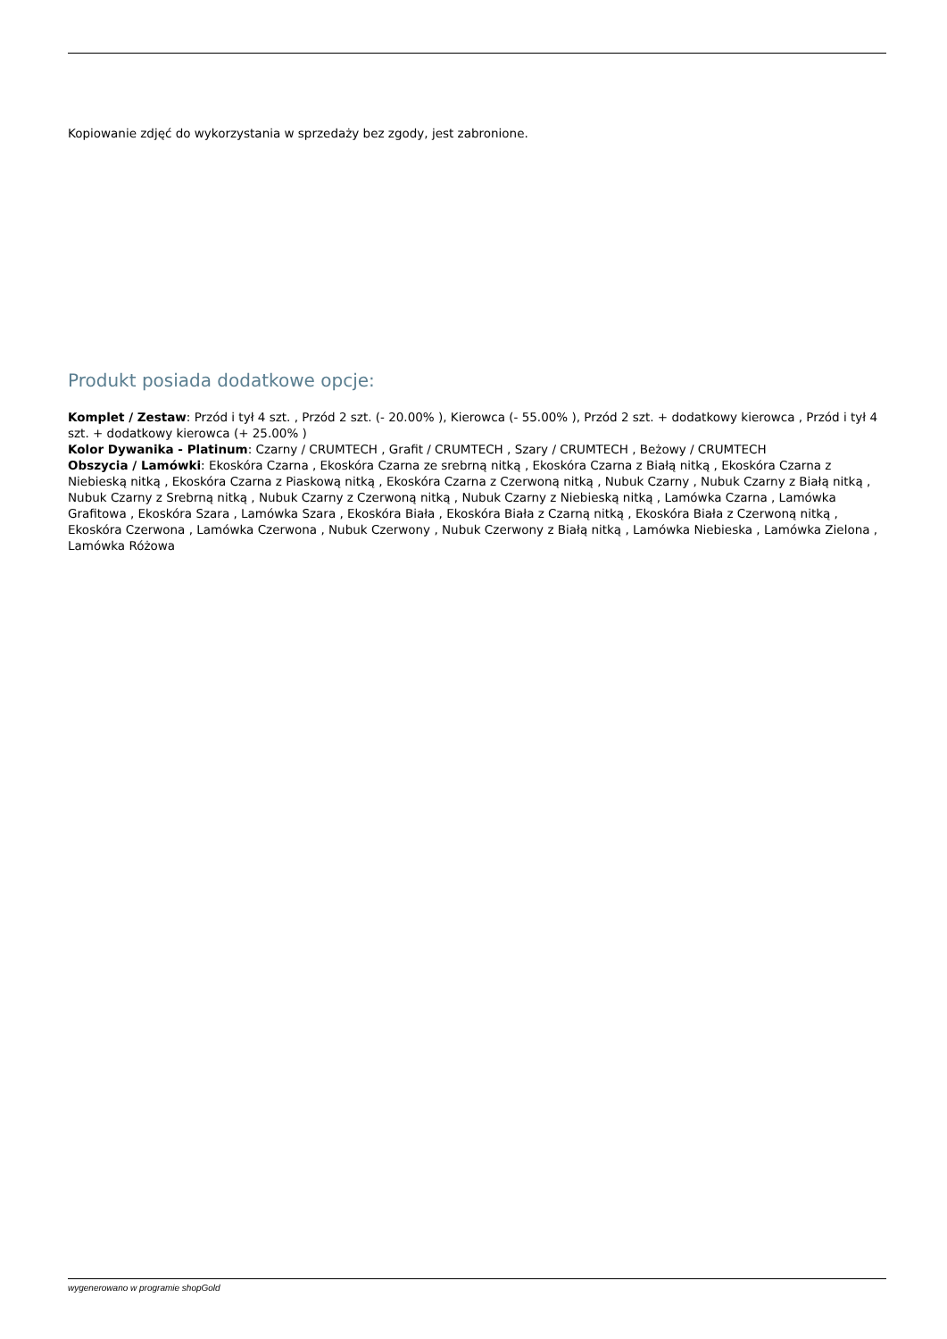Kopiowanie zdjęć do wykorzystania w sprzedaży bez zgody, jest zabronione.
Produkt posiada dodatkowe opcje:
Komplet / Zestaw: Przód i tył 4 szt. , Przód 2 szt. (- 20.00% ), Kierowca (- 55.00% ), Przód 2 szt. + dodatkowy kierowca , Przód i tył 4 szt. + dodatkowy kierowca (+ 25.00% )
Kolor Dywanika - Platinum: Czarny / CRUMTECH , Grafit / CRUMTECH , Szary / CRUMTECH , Beżowy / CRUMTECH
Obszycia / Lamówki: Ekoskóra Czarna , Ekoskóra Czarna ze srebrną nitką , Ekoskóra Czarna z Białą nitką , Ekoskóra Czarna z Niebieską nitką , Ekoskóra Czarna z Piaskową nitką , Ekoskóra Czarna z Czerwoną nitką , Nubuk Czarny , Nubuk Czarny z Białą nitką , Nubuk Czarny z Srebrną nitką , Nubuk Czarny z Czerwoną nitką , Nubuk Czarny z Niebieską nitką , Lamówka Czarna , Lamówka Grafitowa , Ekoskóra Szara , Lamówka Szara , Ekoskóra Biała , Ekoskóra Biała z Czarną nitką , Ekoskóra Biała z Czerwoną nitką , Ekoskóra Czerwona , Lamówka Czerwona , Nubuk Czerwony , Nubuk Czerwony z Białą nitką , Lamówka Niebieska , Lamówka Zielona , Lamówka Różowa
wygenerowano w programie shopGold